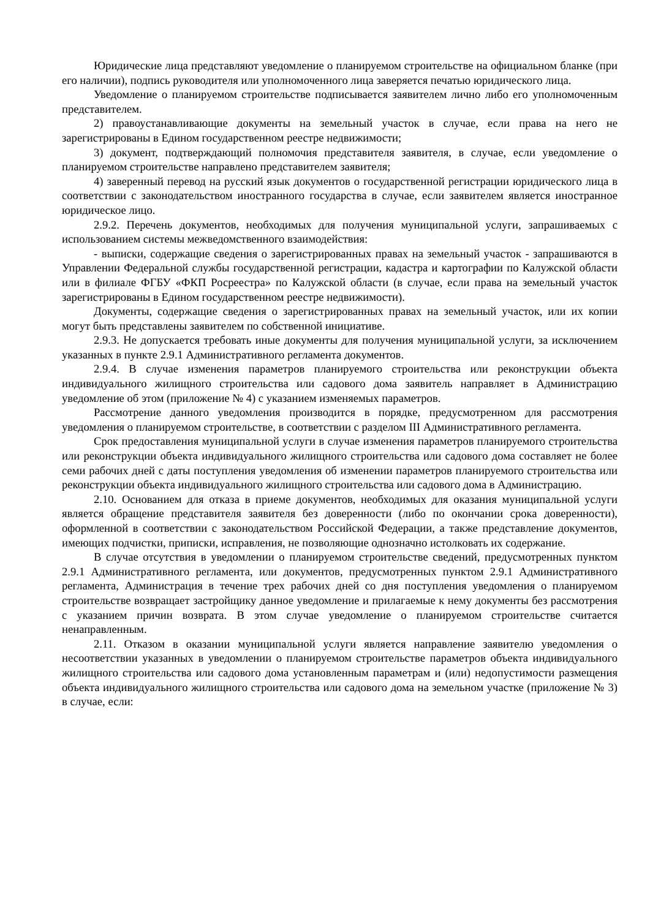Юридические лица представляют уведомление о планируемом строительстве на официальном бланке (при его наличии), подпись руководителя или уполномоченного лица заверяется печатью юридического лица.
Уведомление о планируемом строительстве подписывается заявителем лично либо его уполномоченным представителем.
2) правоустанавливающие документы на земельный участок в случае, если права на него не зарегистрированы в Едином государственном реестре недвижимости;
3) документ, подтверждающий полномочия представителя заявителя, в случае, если уведомление о планируемом строительстве направлено представителем заявителя;
4) заверенный перевод на русский язык документов о государственной регистрации юридического лица в соответствии с законодательством иностранного государства в случае, если заявителем является иностранное юридическое лицо.
2.9.2. Перечень документов, необходимых для получения муниципальной услуги, запрашиваемых с использованием системы межведомственного взаимодействия:
- выписки, содержащие сведения о зарегистрированных правах на земельный участок - запрашиваются в Управлении Федеральной службы государственной регистрации, кадастра и картографии по Калужской области или в филиале ФГБУ «ФКП Росреестра» по Калужской области (в случае, если права на земельный участок зарегистрированы в Едином государственном реестре недвижимости).
Документы, содержащие сведения о зарегистрированных правах на земельный участок, или их копии могут быть представлены заявителем по собственной инициативе.
2.9.3. Не допускается требовать иные документы для получения муниципальной услуги, за исключением указанных в пункте 2.9.1 Административного регламента документов.
2.9.4. В случае изменения параметров планируемого строительства или реконструкции объекта индивидуального жилищного строительства или садового дома заявитель направляет в Администрацию уведомление об этом (приложение № 4) с указанием изменяемых параметров.
Рассмотрение данного уведомления производится в порядке, предусмотренном для рассмотрения уведомления о планируемом строительстве, в соответствии с разделом III Административного регламента.
Срок предоставления муниципальной услуги в случае изменения параметров планируемого строительства или реконструкции объекта индивидуального жилищного строительства или садового дома составляет не более семи рабочих дней с даты поступления уведомления об изменении параметров планируемого строительства или реконструкции объекта индивидуального жилищного строительства или садового дома в Администрацию.
2.10. Основанием для отказа в приеме документов, необходимых для оказания муниципальной услуги является обращение представителя заявителя без доверенности (либо по окончании срока доверенности), оформленной в соответствии с законодательством Российской Федерации, а также представление документов, имеющих подчистки, приписки, исправления, не позволяющие однозначно истолковать их содержание.
В случае отсутствия в уведомлении о планируемом строительстве сведений, предусмотренных пунктом 2.9.1 Административного регламента, или документов, предусмотренных пунктом 2.9.1 Административного регламента, Администрация в течение трех рабочих дней со дня поступления уведомления о планируемом строительстве возвращает застройщику данное уведомление и прилагаемые к нему документы без рассмотрения с указанием причин возврата. В этом случае уведомление о планируемом строительстве считается ненаправленным.
2.11. Отказом в оказании муниципальной услуги является направление заявителю уведомления о несоответствии указанных в уведомлении о планируемом строительстве параметров объекта индивидуального жилищного строительства или садового дома установленным параметрам и (или) недопустимости размещения объекта индивидуального жилищного строительства или садового дома на земельном участке (приложение № 3) в случае, если: